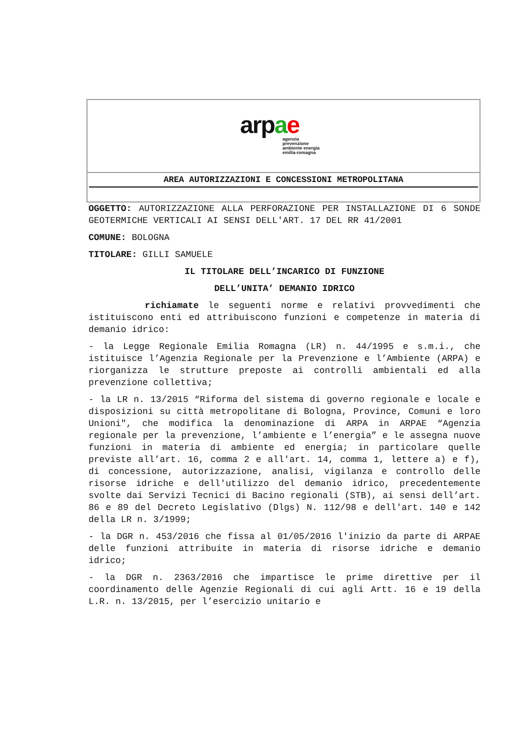arpae
agenzia
prevenzione
ambiente energia
emilia-romagna
AREA AUTORIZZAZIONI E CONCESSIONI METROPOLITANA
OGGETTO: AUTORIZZAZIONE ALLA PERFORAZIONE PER INSTALLAZIONE DI 6 SONDE GEOTERMICHE VERTICALI AI SENSI DELL'ART. 17 DEL RR 41/2001
COMUNE: BOLOGNA
TITOLARE: GILLI SAMUELE
IL TITOLARE DELL’INCARICO DI FUNZIONE
DELL’UNITA’ DEMANIO IDRICO
richiamate le seguenti norme e relativi provvedimenti che istituiscono enti ed attribuiscono funzioni e competenze in materia di demanio idrico:
- la Legge Regionale Emilia Romagna (LR) n. 44/1995 e s.m.i., che istituisce l’Agenzia Regionale per la Prevenzione e l’Ambiente (ARPA) e riorganizza le strutture preposte ai controlli ambientali ed alla prevenzione collettiva;
- la LR n. 13/2015 “Riforma del sistema di governo regionale e locale e disposizioni su città metropolitane di Bologna, Province, Comuni e loro Unioni", che modifica la denominazione di ARPA in ARPAE “Agenzia regionale per la prevenzione, l’ambiente e l’energia” e le assegna nuove funzioni in materia di ambiente ed energia; in particolare quelle previste all’art. 16, comma 2 e all'art. 14, comma 1, lettere a) e f), di concessione, autorizzazione, analisi, vigilanza e controllo delle risorse idriche e dell'utilizzo del demanio idrico, precedentemente svolte dai Servizi Tecnici di Bacino regionali (STB), ai sensi dell’art. 86 e 89 del Decreto Legislativo (Dlgs) N. 112/98 e dell'art. 140 e 142 della LR n. 3/1999;
- la DGR n. 453/2016 che fissa al 01/05/2016 l'inizio da parte di ARPAE delle funzioni attribuite in materia di risorse idriche e demanio idrico;
- la DGR n. 2363/2016 che impartisce le prime direttive per il coordinamento delle Agenzie Regionali di cui agli Artt. 16 e 19 della L.R. n. 13/2015, per l’esercizio unitario e